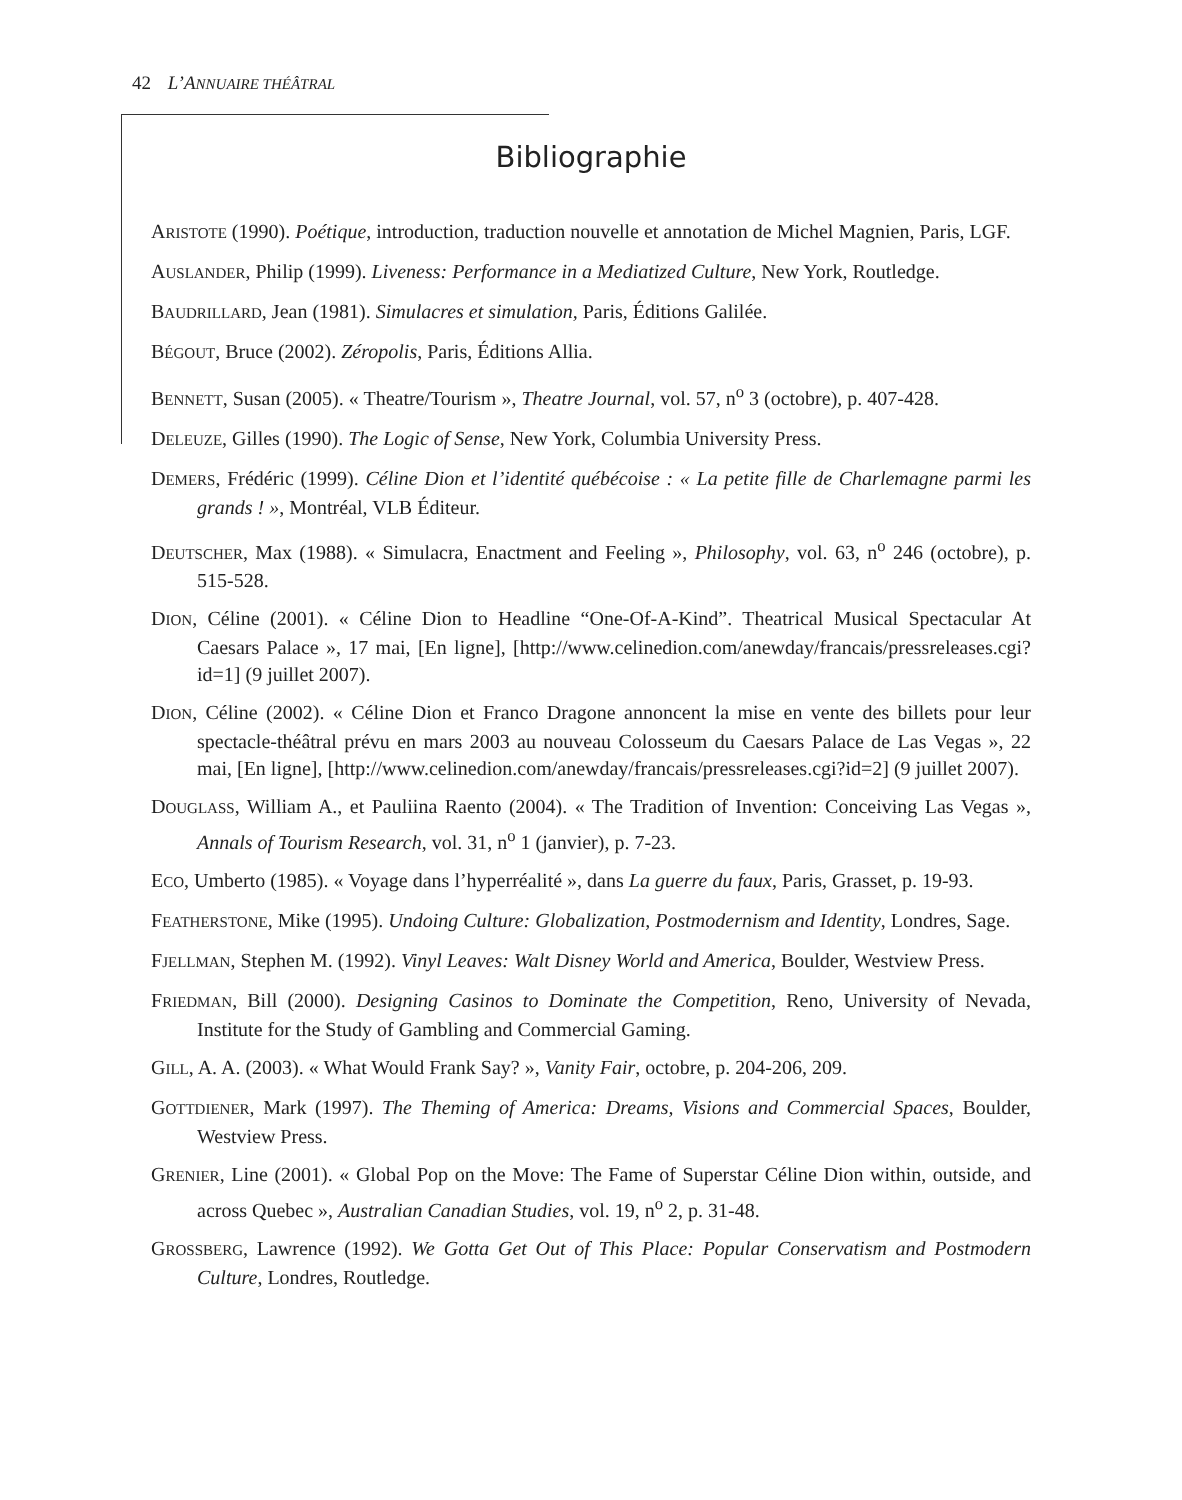42 L’ANNUAIRE THÉÂTRAL
Bibliographie
ARISTOTE (1990). Poétique, introduction, traduction nouvelle et annotation de Michel Magnien, Paris, LGF.
AUSLANDER, Philip (1999). Liveness: Performance in a Mediatized Culture, New York, Routledge.
BAUDRILLARD, Jean (1981). Simulacres et simulation, Paris, Éditions Galilée.
BÉGOUT, Bruce (2002). Zéropolis, Paris, Éditions Allia.
BENNETT, Susan (2005). « Theatre/Tourism », Theatre Journal, vol. 57, n<sup>o</sup> 3 (octobre), p. 407-428.
DELEUZE, Gilles (1990). The Logic of Sense, New York, Columbia University Press.
DEMERS, Frédéric (1999). Céline Dion et l’identité québécoise : « La petite fille de Charlemagne parmi les grands ! », Montréal, VLB Éditeur.
DEUTSCHER, Max (1988). « Simulacra, Enactment and Feeling », Philosophy, vol. 63, n<sup>o</sup> 246 (octobre), p. 515-528.
DION, Céline (2001). « Céline Dion to Headline “One-Of-A-Kind”. Theatrical Musical Spectacular At Caesars Palace », 17 mai, [En ligne], [http://www.celinedion.com/anewday/francais/pressreleases.cgi?id=1] (9 juillet 2007).
DION, Céline (2002). « Céline Dion et Franco Dragone annoncent la mise en vente des billets pour leur spectacle-théâtral prévu en mars 2003 au nouveau Colosseum du Caesars Palace de Las Vegas », 22 mai, [En ligne], [http://www.celinedion.com/anewday/francais/pressreleases.cgi?id=2] (9 juillet 2007).
DOUGLASS, William A., et Pauliina Raento (2004). « The Tradition of Invention: Conceiving Las Vegas », Annals of Tourism Research, vol. 31, n<sup>o</sup> 1 (janvier), p. 7-23.
ECO, Umberto (1985). « Voyage dans l’hyperréalité », dans La guerre du faux, Paris, Grasset, p. 19-93.
FEATHERSTONE, Mike (1995). Undoing Culture: Globalization, Postmodernism and Identity, Londres, Sage.
FJELLMAN, Stephen M. (1992). Vinyl Leaves: Walt Disney World and America, Boulder, Westview Press.
FRIEDMAN, Bill (2000). Designing Casinos to Dominate the Competition, Reno, University of Nevada, Institute for the Study of Gambling and Commercial Gaming.
GILL, A. A. (2003). « What Would Frank Say? », Vanity Fair, octobre, p. 204-206, 209.
GOTTDIENER, Mark (1997). The Theming of America: Dreams, Visions and Commercial Spaces, Boulder, Westview Press.
GRENIER, Line (2001). « Global Pop on the Move: The Fame of Superstar Céline Dion within, outside, and across Quebec », Australian Canadian Studies, vol. 19, n<sup>o</sup> 2, p. 31-48.
GROSSBERG, Lawrence (1992). We Gotta Get Out of This Place: Popular Conservatism and Postmodern Culture, Londres, Routledge.